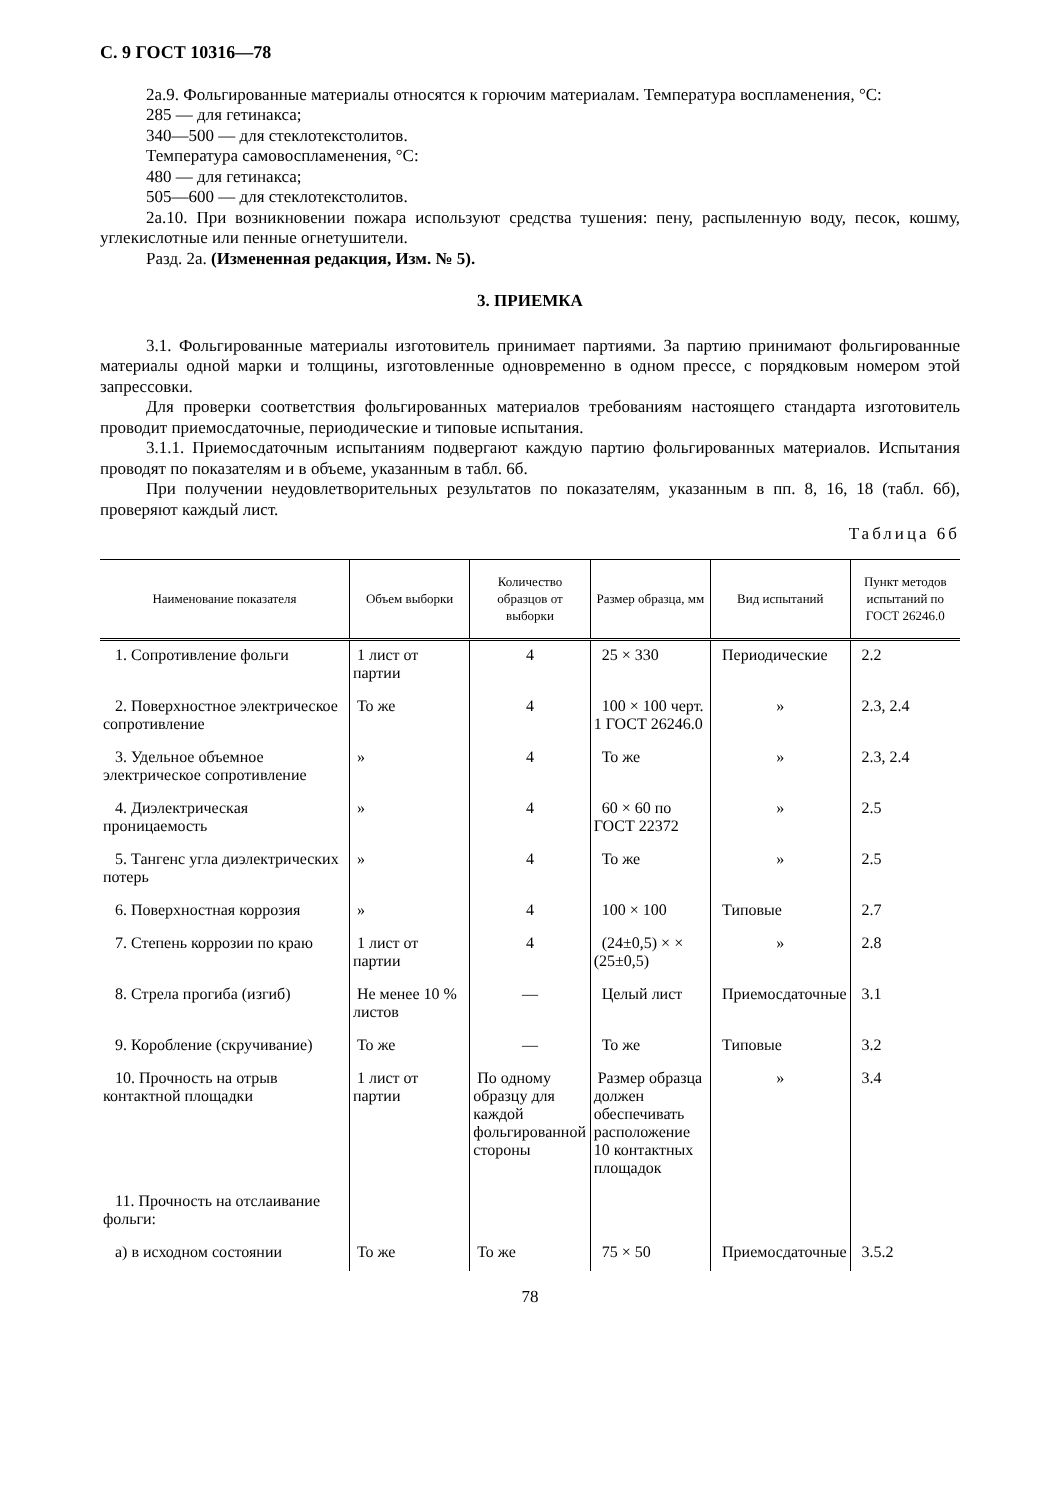С. 9 ГОСТ 10316—78
2а.9. Фольгированные материалы относятся к горючим материалам. Температура воспламенения, °С:
285 — для гетинакса;
340—500 — для стеклотекстолитов.
Температура самовоспламенения, °С:
480 — для гетинакса;
505—600 — для стеклотекстолитов.
2а.10. При возникновении пожара используют средства тушения: пену, распыленную воду, песок, кошму, углекислотные или пенные огнетушители.
Разд. 2а. (Измененная редакция, Изм. № 5).
3. ПРИЕМКА
3.1. Фольгированные материалы изготовитель принимает партиями. За партию принимают фольгированные материалы одной марки и толщины, изготовленные одновременно в одном прессе, с порядковым номером этой запрессовки.
Для проверки соответствия фольгированных материалов требованиям настоящего стандарта изготовитель проводит приемосдаточные, периодические и типовые испытания.
3.1.1. Приемосдаточным испытаниям подвергают каждую партию фольгированных материалов. Испытания проводят по показателям и в объеме, указанным в табл. 6б.
При получении неудовлетворительных результатов по показателям, указанным в пп. 8, 16, 18 (табл. 6б), проверяют каждый лист.
Таблица 6б
| Наименование показателя | Объем выборки | Количество образцов от выборки | Размер образца, мм | Вид испытаний | Пункт методов испытаний по ГОСТ 26246.0 |
| --- | --- | --- | --- | --- | --- |
| 1. Сопротивление фольги | 1 лист от партии | 4 | 25 × 330 | Периодические | 2.2 |
| 2. Поверхностное электрическое сопротивление | То же | 4 | 100 × 100 черт. 1 ГОСТ 26246.0 | » | 2.3, 2.4 |
| 3. Удельное объемное электрическое сопротивление | » | 4 | То же | » | 2.3, 2.4 |
| 4. Диэлектрическая проницаемость | » | 4 | 60 × 60 по ГОСТ 22372 | » | 2.5 |
| 5. Тангенс угла диэлектрических потерь | » | 4 | То же | » | 2.5 |
| 6. Поверхностная коррозия | » | 4 | 100 × 100 | Типовые | 2.7 |
| 7. Степень коррозии по краю | 1 лист от партии | 4 | (24±0,5) × × (25±0,5) | » | 2.8 |
| 8. Стрела прогиба (изгиб) | Не менее 10 % листов | — | Целый лист | Приемосдаточные | 3.1 |
| 9. Коробление (скручивание) | То же | — | То же | Типовые | 3.2 |
| 10. Прочность на отрыв контактной площадки | 1 лист от партии | По одному образцу для каждой фольгированной стороны | Размер образца должен обеспечивать расположение 10 контактных площадок | » | 3.4 |
| 11. Прочность на отслаивание фольги: | | | | | |
| а) в исходном состоянии | То же | То же | 75 × 50 | Приемосдаточные | 3.5.2 |
78